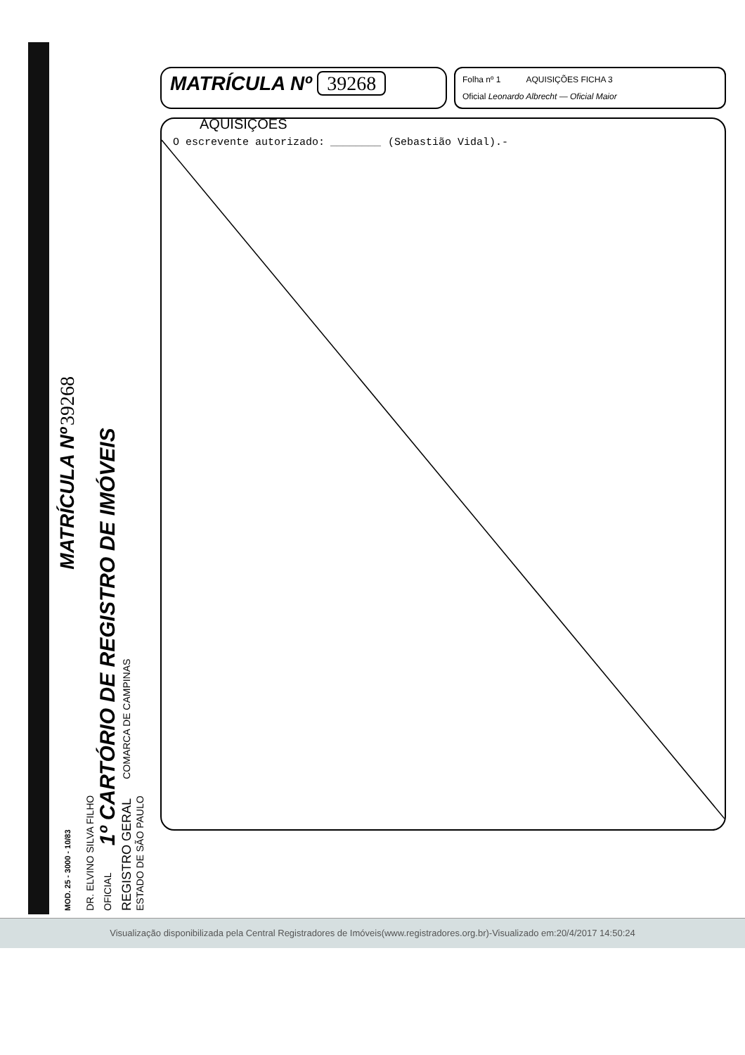MOD. 25 - 3000 - 10/83 MATRÍCULA Nº 39268
DR. ELVINO SILVA FILHO
OFICIAL 1º CARTÓRIO DE REGISTRO DE IMÓVEIS
REGISTRO GERAL COMARCA DE CAMPINAS
ESTADO DE SÃO PAULO
MATRÍCULA Nº 39268
Folha nº 1 AQUISIÇÕES FICHA 3
Oficial Leonardo Albrecht — Oficial Maior
AQUISIÇÕES
O escrevente autorizado: ________ (Sebastião Vidal).-
Visualização disponibilizada pela Central Registradores de Imóveis(www.registradores.org.br)-Visualizado em:20/4/2017 14:50:24